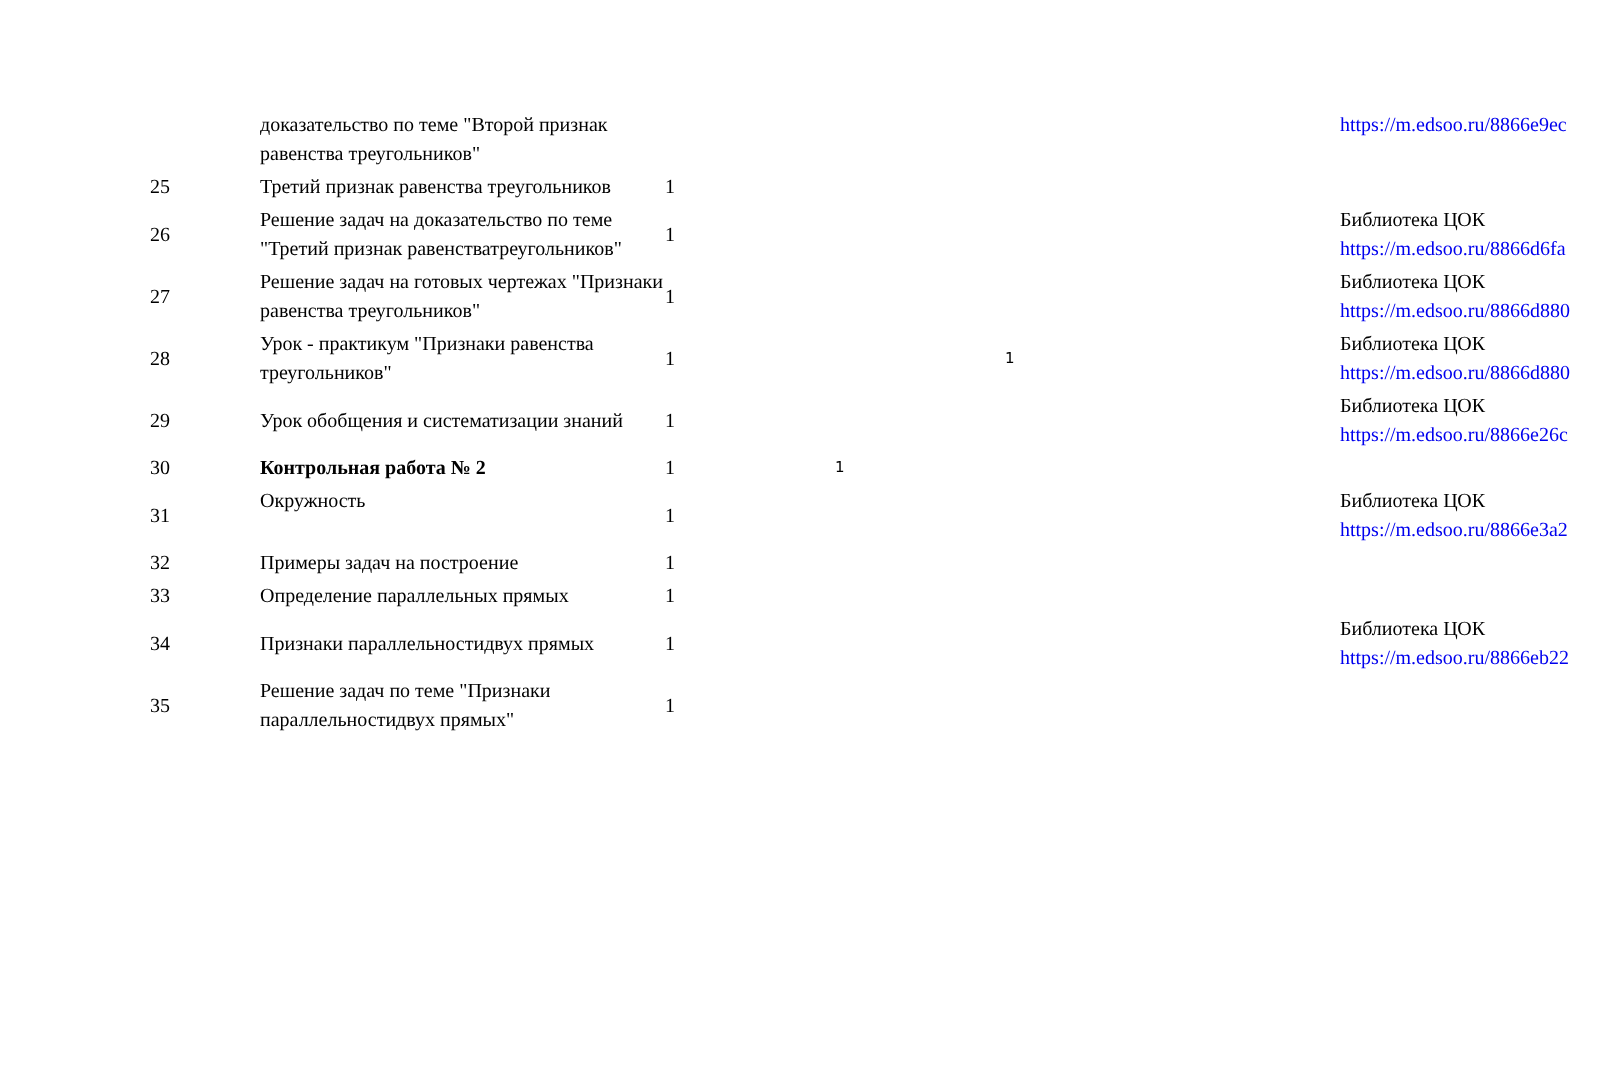| | доказательство по теме "Второй признак равенства треугольников" | | | | https://m.edsoo.ru/8866e9ec |
| 25 | Третий признак равенства треугольников | 1 | | | |
| 26 | Решение задач на доказательство по теме "Третий признак равенстватреугольников" | 1 | | | Библиотека ЦОК https://m.edsoo.ru/8866d6fa |
| 27 | Решение задач на готовых чертежах "Признаки равенства треугольников" | 1 | | | Библиотека ЦОК https://m.edsoo.ru/8866d880 |
| 28 | Урок - практикум "Признаки равенства треугольников" | 1 | | 1 | Библиотека ЦОК https://m.edsoo.ru/8866d880 |
| 29 | Урок обобщения и систематизации знаний | 1 | | | Библиотека ЦОК https://m.edsoo.ru/8866e26c |
| 30 | Контрольная работа № 2 | 1 | 1 | | |
| 31 | Окружность | 1 | | | Библиотека ЦОК https://m.edsoo.ru/8866e3a2 |
| 32 | Примеры задач на построение | 1 | | | |
| 33 | Определение параллельных прямых | 1 | | | |
| 34 | Признаки параллельностидвух прямых | 1 | | | Библиотека ЦОК https://m.edsoo.ru/8866eb22 |
| 35 | Решение задач по теме "Признаки параллельностидвух прямых" | 1 | | | |